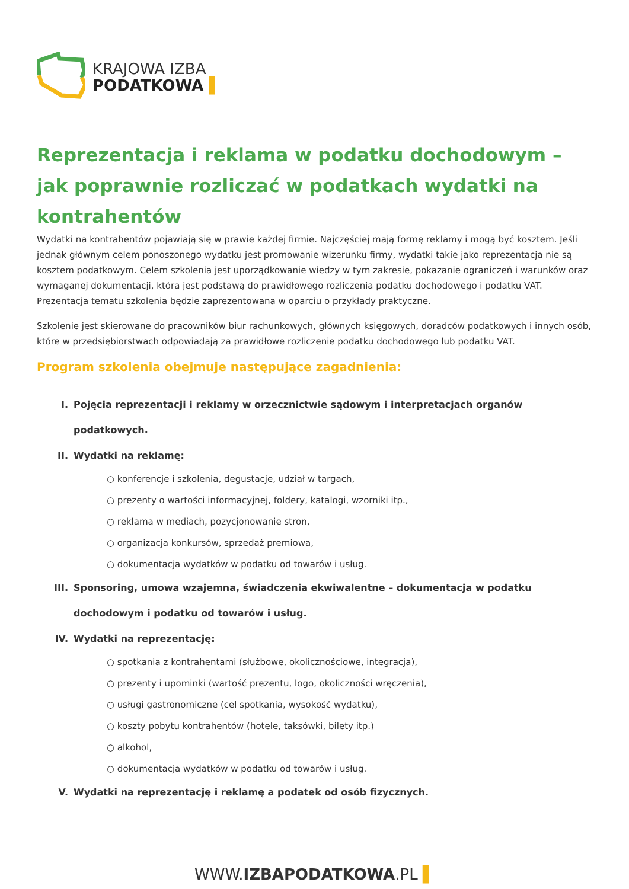KRAJOWA IZBA
PODATKOWA ▌
Reprezentacja i reklama w podatku dochodowym – jak poprawnie rozliczać w podatkach wydatki na kontrahentów
Wydatki na kontrahentów pojawiają się w prawie każdej firmie. Najczęściej mają formę reklamy i mogą być kosztem. Jeśli jednak głównym celem ponoszonego wydatku jest promowanie wizerunku firmy, wydatki takie jako reprezentacja nie są kosztem podatkowym. Celem szkolenia jest uporządkowanie wiedzy w tym zakresie, pokazanie ograniczeń i warunków oraz wymaganej dokumentacji, która jest podstawą do prawidłowego rozliczenia podatku dochodowego i podatku VAT. Prezentacja tematu szkolenia będzie zaprezentowana w oparciu o przykłady praktyczne.
Szkolenie jest skierowane do pracowników biur rachunkowych, głównych księgowych, doradców podatkowych i innych osób, które w przedsiębiorstwach odpowiadają za prawidłowe rozliczenie podatku dochodowego lub podatku VAT.
Program szkolenia obejmuje następujące zagadnienia:
I. Pojęcia reprezentacji i reklamy w orzecznictwie sądowym i interpretacjach organów podatkowych.
II. Wydatki na reklamę:
○ konferencje i szkolenia, degustacje, udział w targach,
○ prezenty o wartości informacyjnej, foldery, katalogi, wzorniki itp.,
○ reklama w mediach, pozycjonowanie stron,
○ organizacja konkursów, sprzedaż premiowa,
○ dokumentacja wydatków w podatku od towarów i usług.
III. Sponsoring, umowa wzajemna, świadczenia ekwiwalentne – dokumentacja w podatku dochodowym i podatku od towarów i usług.
IV. Wydatki na reprezentację:
○ spotkania z kontrahentami (służbowe, okolicznościowe, integracja),
○ prezenty i upominki (wartość prezentu, logo, okoliczności wręczenia),
○ usługi gastronomiczne (cel spotkania, wysokość wydatku),
○ koszty pobytu kontrahentów (hotele, taksówki, bilety itp.)
○ alkohol,
○ dokumentacja wydatków w podatku od towarów i usług.
V. Wydatki na reprezentację i reklamę a podatek od osób fizycznych.
WWW.IZBAPODATKOWA.PL ▌